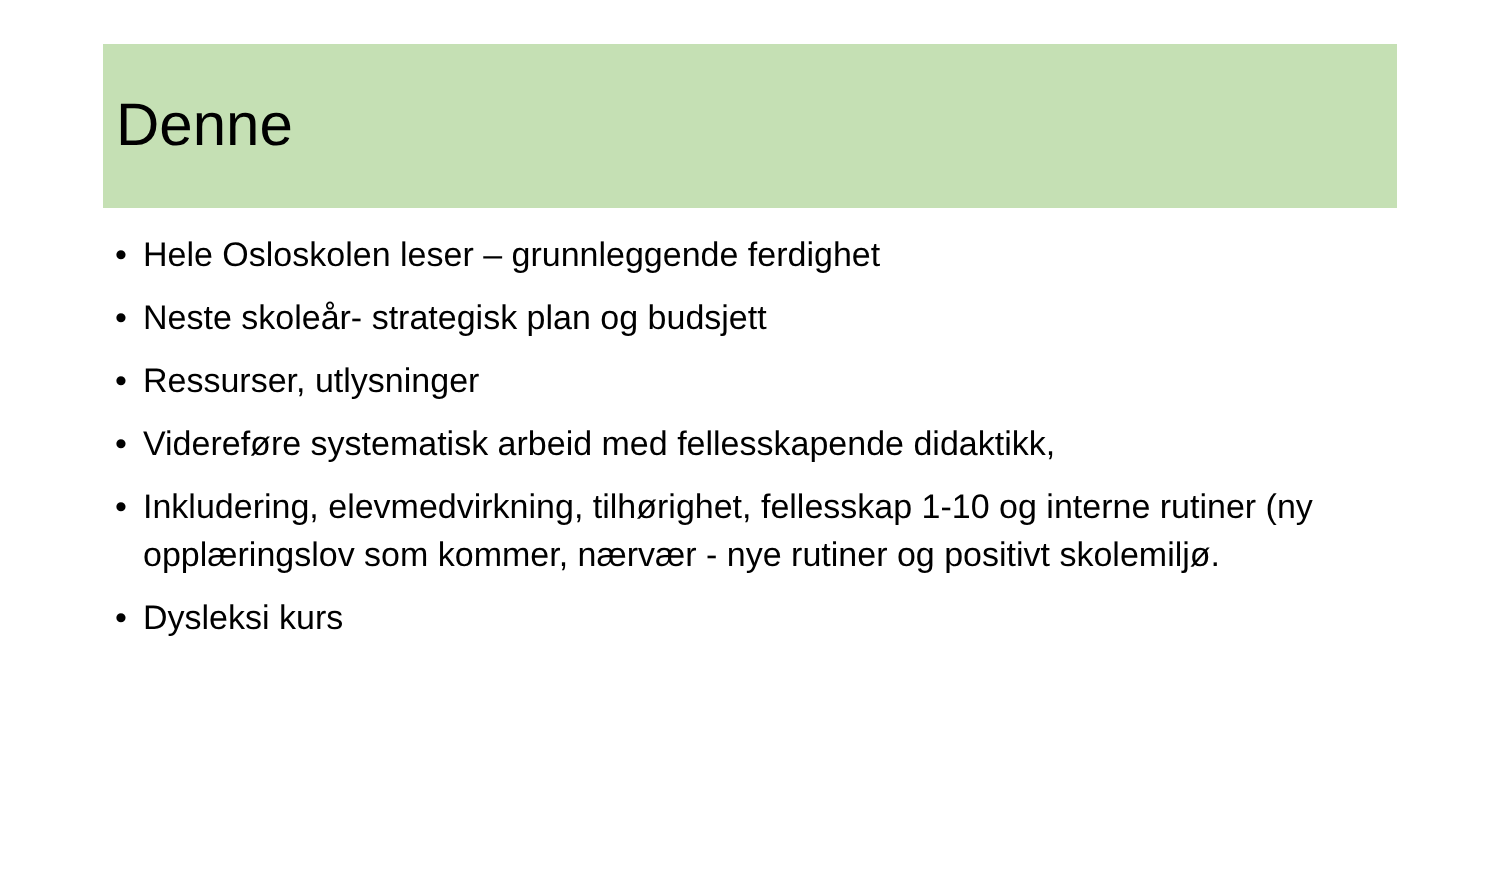Denne
• Hele Osloskolen leser – grunnleggende ferdighet
• Neste skoleår- strategisk plan og budsjett
• Ressurser, utlysninger
• Videreføre systematisk arbeid med fellesskapende didaktikk,
• Inkludering, elevmedvirkning, tilhørighet, fellesskap 1-10 og interne rutiner (ny opplæringslov som kommer, nærvær - nye rutiner og positivt skolemiljø.
• Dysleksi kurs